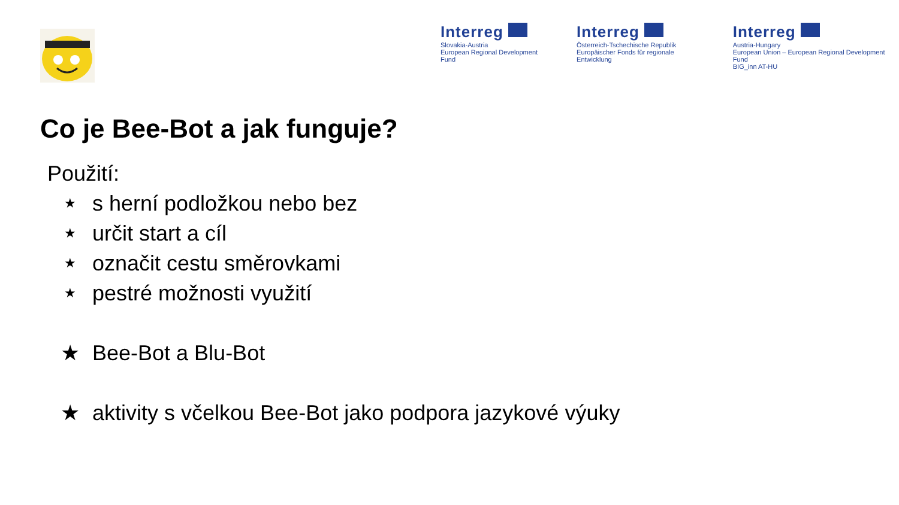Interreg
Slovakia-Austria
European Regional Development Fund
Interreg
Österreich-Tschechische Republik
Europäischer Fonds für regionale Entwicklung
Interreg
Austria-Hungary
European Union – European Regional Development Fund
BIG_inn AT-HU
Co je Bee-Bot a jak funguje?
Použití:
★ s herní podložkou nebo bez
★ určit start a cíl
★ označit cestu směrovkami
★ pestré možnosti využití
★ Bee-Bot a Blu-Bot
★ aktivity s včelkou Bee-Bot jako podpora jazykové výuky